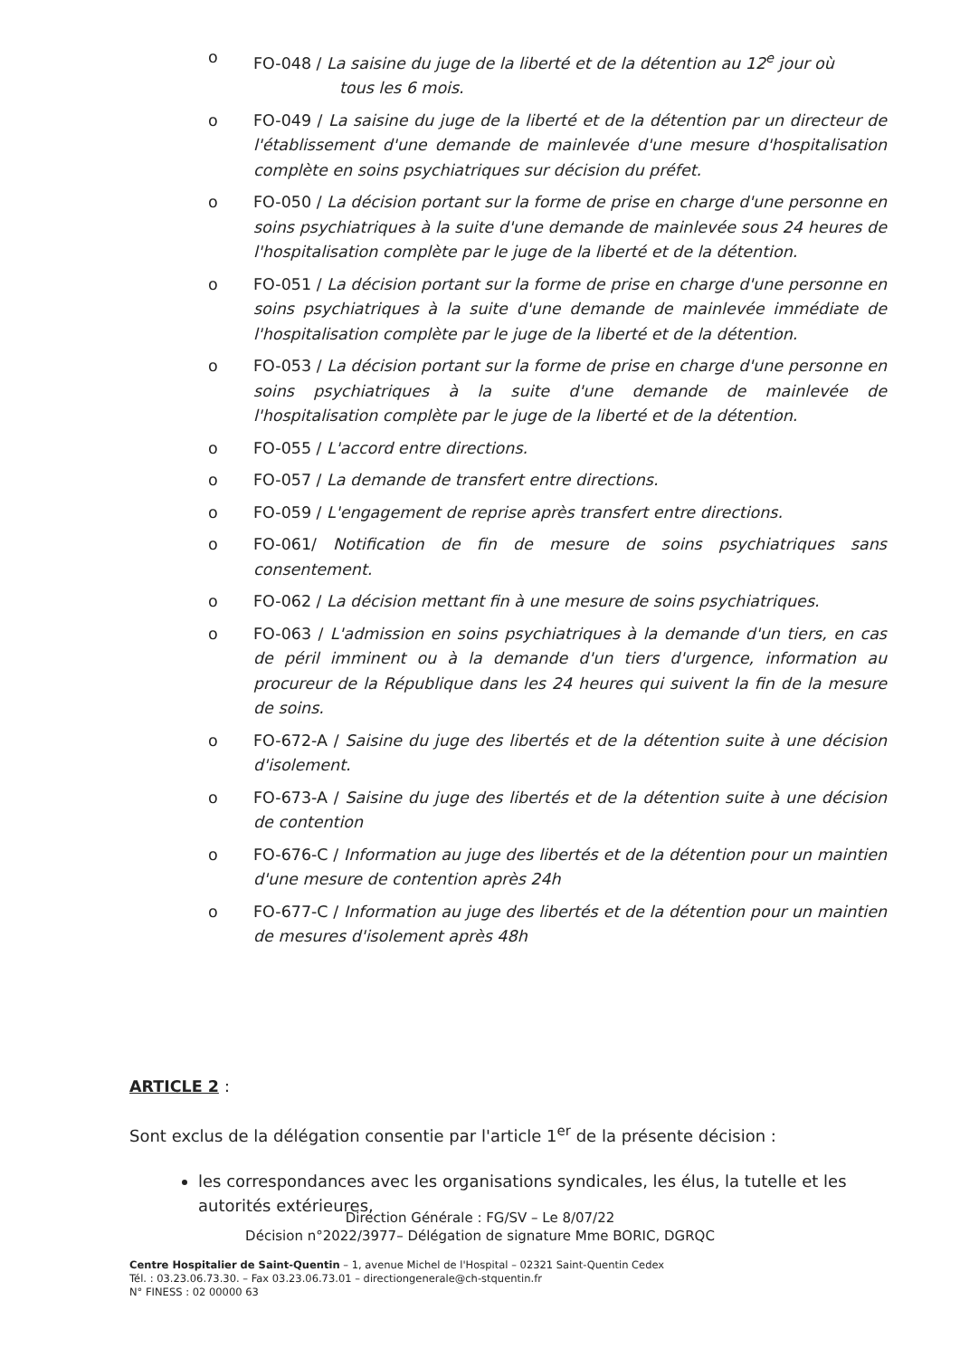o FO-048 / La saisine du juge de la liberté et de la détention au 12<sup>e</sup> jour où
tous les 6 mois.
o FO-049 / La saisine du juge de la liberté et de la détention par un directeur de l'établissement d'une demande de mainlevée d'une mesure d'hospitalisation complète en soins psychiatriques sur décision du préfet.
o FO-050 / La décision portant sur la forme de prise en charge d'une personne en soins psychiatriques à la suite d'une demande de mainlevée sous 24 heures de l'hospitalisation complète par le juge de la liberté et de la détention.
o FO-051 / La décision portant sur la forme de prise en charge d'une personne en soins psychiatriques à la suite d'une demande de mainlevée immédiate de l'hospitalisation complète par le juge de la liberté et de la détention.
o FO-053 / La décision portant sur la forme de prise en charge d'une personne en soins psychiatriques à la suite d'une demande de mainlevée de l'hospitalisation complète par le juge de la liberté et de la détention.
o FO-055 / L'accord entre directions.
o FO-057 / La demande de transfert entre directions.
o FO-059 / L'engagement de reprise après transfert entre directions.
o FO-061/ Notification de fin de mesure de soins psychiatriques sans consentement.
o FO-062 / La décision mettant fin à une mesure de soins psychiatriques.
o FO-063 / L'admission en soins psychiatriques à la demande d'un tiers, en cas de péril imminent ou à la demande d'un tiers d'urgence, information au procureur de la République dans les 24 heures qui suivent la fin de la mesure de soins.
o FO-672-A / Saisine du juge des libertés et de la détention suite à une décision d'isolement.
o FO-673-A / Saisine du juge des libertés et de la détention suite à une décision de contention
o FO-676-C / Information au juge des libertés et de la détention pour un maintien d'une mesure de contention après 24h
o FO-677-C / Information au juge des libertés et de la détention pour un maintien de mesures d'isolement après 48h
ARTICLE 2 :
Sont exclus de la délégation consentie par l'article 1<sup>er</sup> de la présente décision :
les correspondances avec les organisations syndicales, les élus, la tutelle et les autorités extérieures,
Direction Générale : FG/SV – Le 8/07/22
Décision n°2022/3977– Délégation de signature Mme BORIC, DGRQC
Centre Hospitalier de Saint-Quentin – 1, avenue Michel de l'Hospital – 02321 Saint-Quentin Cedex
Tél. : 03.23.06.73.30. – Fax 03.23.06.73.01 – directiongenerale@ch-stquentin.fr
N° FINESS : 02 00000 63